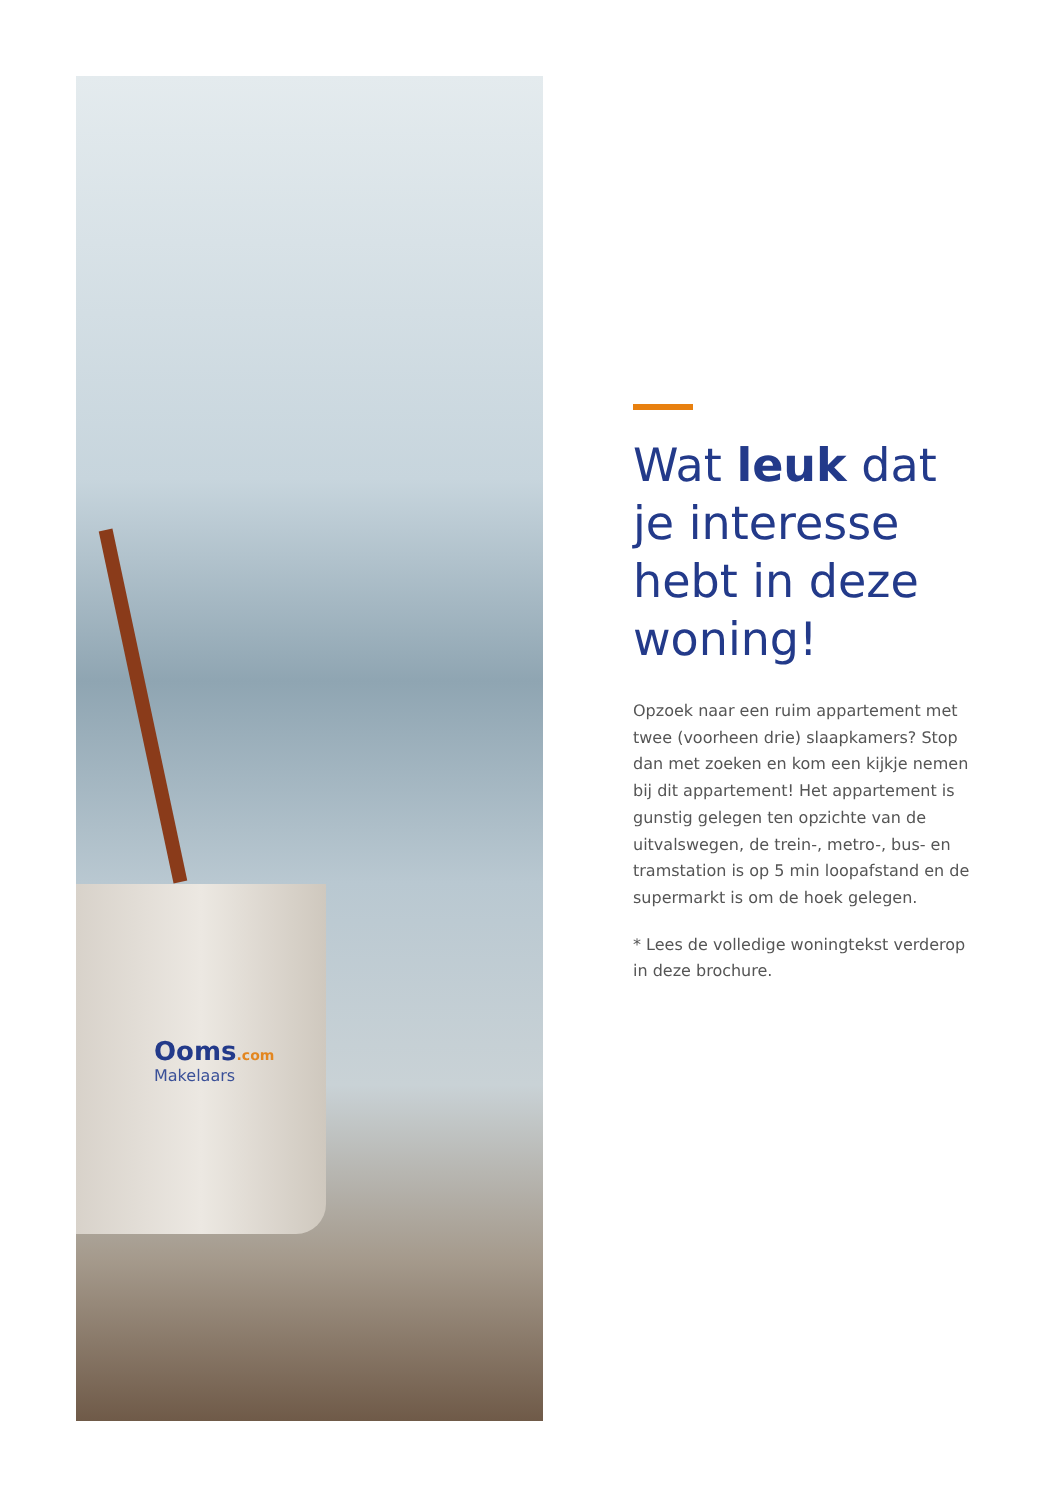Ooms.com
Makelaars
Wat leuk dat je interesse hebt in deze woning!
Opzoek naar een ruim appartement met twee (voorheen drie) slaapkamers? Stop dan met zoeken en kom een kijkje nemen bij dit appartement! Het appartement is gunstig gelegen ten opzichte van de uitvalswegen, de trein-, metro-, bus- en tramstation is op 5 min loopafstand en de supermarkt is om de hoek gelegen.
* Lees de volledige woningtekst verderop in deze brochure.